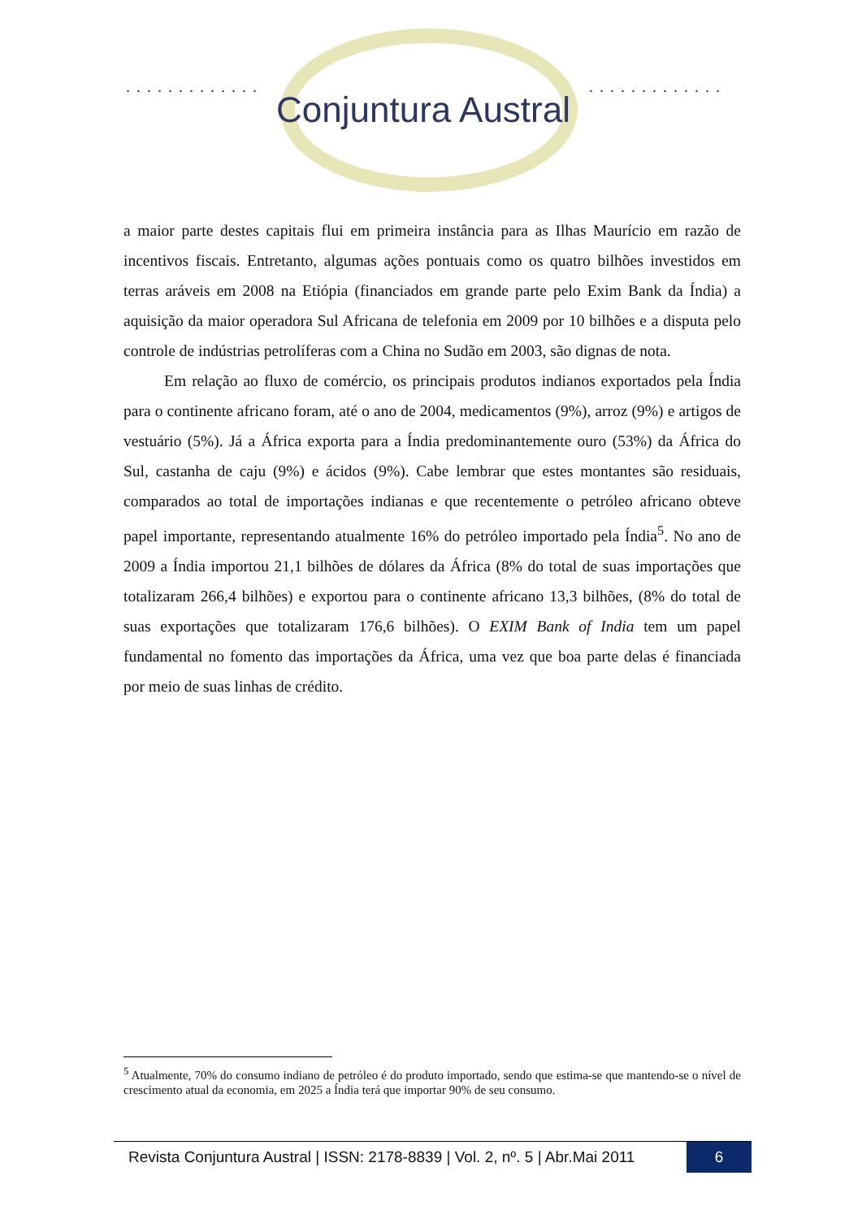............. .............
Conjuntura Austral
a maior parte destes capitais flui em primeira instância para as Ilhas Maurício em razão de incentivos fiscais. Entretanto, algumas ações pontuais como os quatro bilhões investidos em terras aráveis em 2008 na Etiópia (financiados em grande parte pelo Exim Bank da Índia) a aquisição da maior operadora Sul Africana de telefonia em 2009 por 10 bilhões e a disputa pelo controle de indústrias petrolíferas com a China no Sudão em 2003, são dignas de nota.
Em relação ao fluxo de comércio, os principais produtos indianos exportados pela Índia para o continente africano foram, até o ano de 2004, medicamentos (9%), arroz (9%) e artigos de vestuário (5%). Já a África exporta para a Índia predominantemente ouro (53%) da África do Sul, castanha de caju (9%) e ácidos (9%). Cabe lembrar que estes montantes são residuais, comparados ao total de importações indianas e que recentemente o petróleo africano obteve papel importante, representando atualmente 16% do petróleo importado pela Índia<sup>5</sup>. No ano de 2009 a Índia importou 21,1 bilhões de dólares da África (8% do total de suas importações que totalizaram 266,4 bilhões) e exportou para o continente africano 13,3 bilhões, (8% do total de suas exportações que totalizaram 176,6 bilhões). O EXIM Bank of India tem um papel fundamental no fomento das importações da África, uma vez que boa parte delas é financiada por meio de suas linhas de crédito.
<sup>5</sup> Atualmente, 70% do consumo indiano de petróleo é do produto importado, sendo que estima-se que mantendo-se o nível de crescimento atual da economia, em 2025 a Índia terá que importar 90% de seu consumo.
Revista Conjuntura Austral | ISSN: 2178-8839 | Vol. 2, nº. 5 | Abr.Mai 2011
6